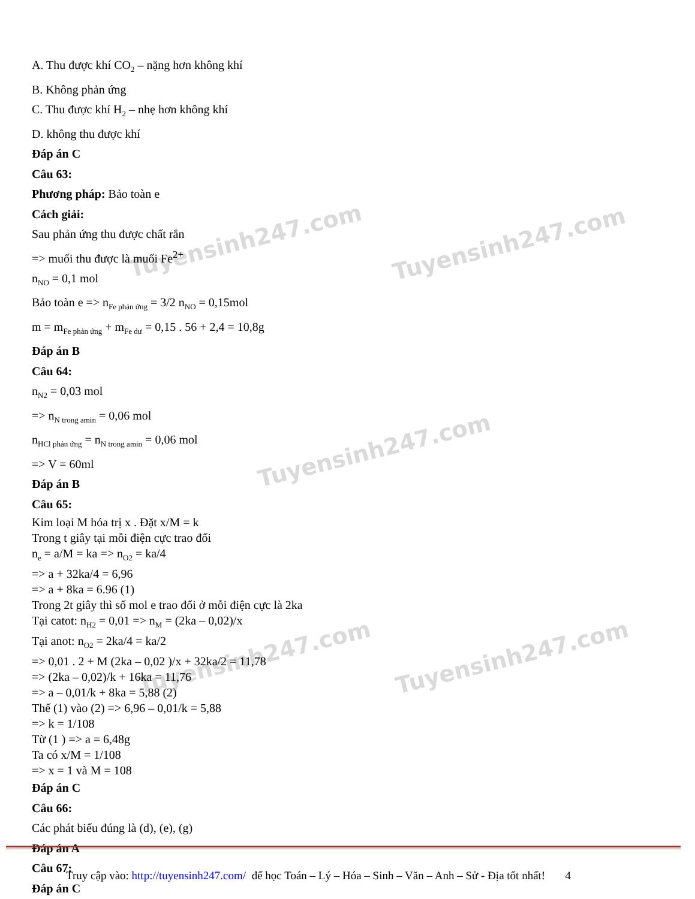Tuyensinh247.com Tuyensinh247.com
Tuyensinh247.com
Tuyensinh247.com Tuyensinh247.com
A. Thu được khí CO<sub>2</sub> – nặng hơn không khí
B. Không phản ứng
C. Thu được khí H<sub>2</sub> – nhẹ hơn không khí
D. không thu được khí
Đáp án C
Câu 63:
Phương pháp: Bảo toàn e
Cách giải:
Sau phản ứng thu được chất rắn
=> muối thu được là muối Fe<sup>2+</sup>
n<sub>NO</sub> = 0,1 mol
Bảo toàn e => n<sub>Fe phản ứng</sub> = 3/2 n<sub>NO</sub> = 0,15mol
m = m<sub>Fe phản ứng</sub> + m<sub>Fe dư</sub> = 0,15 . 56 + 2,4 = 10,8g
Đáp án B
Câu 64:
n<sub>N2</sub> = 0,03 mol
=> n<sub>N trong amin</sub> = 0,06 mol
n<sub>HCl phản ứng</sub> = n<sub>N trong amin</sub> = 0,06 mol
=> V = 60ml
Đáp án B
Câu 65:
Kim loại M hóa trị x . Đặt x/M = k
Trong t giây tại mỗi điện cực trao đổi
n<sub>e</sub> = a/M = ka => n<sub>O2</sub> = ka/4
=> a + 32ka/4 = 6,96
=> a + 8ka = 6.96 (1)
Trong 2t giây thì số mol e trao đổi ở mỗi điện cực là 2ka
Tại catot: n<sub>H2</sub> = 0,01 => n<sub>M</sub> = (2ka – 0,02)/x
Tại anot: n<sub>O2</sub> = 2ka/4 = ka/2
=> 0,01 . 2 + M (2ka – 0,02 )/x + 32ka/2 = 11,78
=> (2ka – 0,02)/k + 16ka = 11,76
=> a – 0,01/k + 8ka = 5,88 (2)
Thế (1) vào (2) => 6,96 – 0,01/k = 5,88
=> k = 1/108
Từ (1 ) => a = 6,48g
Ta có x/M = 1/108
=> x = 1 và M = 108
Đáp án C
Câu 66:
Các phát biểu đúng là (d), (e), (g)
Đáp án A
Câu 67:
Đáp án C
Truy cập vào: http://tuyensinh247.com/ để học Toán – Lý – Hóa – Sinh – Văn – Anh – Sử - Địa tốt nhất! 4